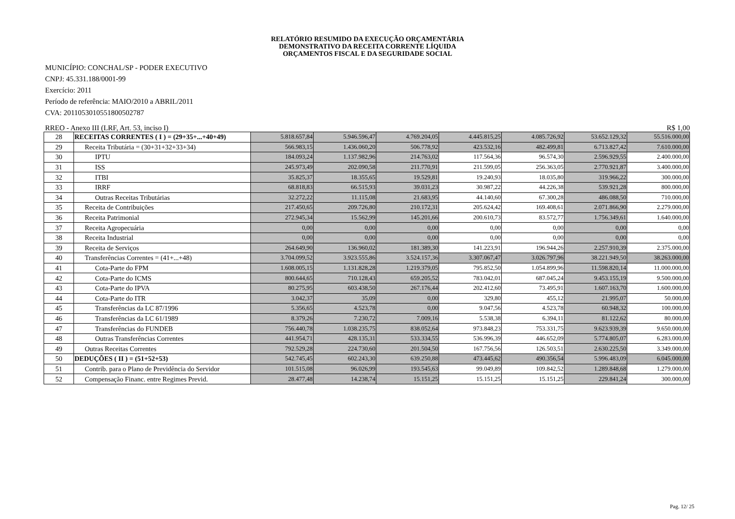RELATÓRIO RESUMIDO DA EXECUÇÃO ORÇAMENTÁRIA
DEMONSTRATIVO DA RECEITA CORRENTE LÍQUIDA
ORÇAMENTOS FISCAL E DA SEGURIDADE SOCIAL
MUNICÍPIO: CONCHAL/SP - PODER EXECUTIVO
CNPJ: 45.331.188/0001-99
Exercício: 2011
Período de referência: MAIO/2010 a ABRIL/2011
CVA: 20110530105518005027​87
RREO - Anexo III (LRF, Art. 53, inciso I) R$ 1,00
| 28 | RECEITAS CORRENTES ( I ) = (29+35+...+40+49) | 5.818.657,84 | 5.946.596,47 | 4.769.204,05 | 4.445.815,25 | 4.085.726,92 | 53.652.129,32 | 55.516.000,00 |
| 29 | Receita Tributária = (30+31+32+33+34) | 566.983,15 | 1.436.060,20 | 506.778,92 | 423.532,16 | 482.499,81 | 6.713.827,42 | 7.610.000,00 |
| 30 | IPTU | 184.093,24 | 1.137.982,96 | 214.763,02 | 117.564,36 | 96.574,30 | 2.596.929,55 | 2.400.000,00 |
| 31 | ISS | 245.973,49 | 202.090,58 | 211.770,91 | 211.599,05 | 256.363,05 | 2.770.921,87 | 3.400.000,00 |
| 32 | ITBI | 35.825,37 | 18.355,65 | 19.529,81 | 19.240,93 | 18.035,80 | 319.966,22 | 300.000,00 |
| 33 | IRRF | 68.818,83 | 66.515,93 | 39.031,23 | 30.987,22 | 44.226,38 | 539.921,28 | 800.000,00 |
| 34 | Outras Receitas Tributárias | 32.272,22 | 11.115,08 | 21.683,95 | 44.140,60 | 67.300,28 | 486.088,50 | 710.000,00 |
| 35 | Receita de Contribuições | 217.450,65 | 209.726,80 | 210.172,31 | 205.624,42 | 169.408,61 | 2.071.866,90 | 2.279.000,00 |
| 36 | Receita Patrimonial | 272.945,34 | 15.562,99 | 145.201,66 | 200.610,73 | 83.572,77 | 1.756.349,61 | 1.640.000,00 |
| 37 | Receita Agropecuária | 0,00 | 0,00 | 0,00 | 0,00 | 0,00 | 0,00 | 0,00 |
| 38 | Receita Industrial | 0,00 | 0,00 | 0,00 | 0,00 | 0,00 | 0,00 | 0,00 |
| 39 | Receita de Serviços | 264.649,90 | 136.960,02 | 181.389,30 | 141.223,91 | 196.944,26 | 2.257.910,39 | 2.375.000,00 |
| 40 | Transferências Correntes = (41+...+48) | 3.704.099,52 | 3.923.555,86 | 3.524.157,36 | 3.307.067,47 | 3.026.797,96 | 38.221.949,50 | 38.263.000,00 |
| 41 | Cota-Parte do FPM | 1.608.005,15 | 1.131.828,28 | 1.219.379,05 | 795.852,50 | 1.054.899,96 | 11.598.820,14 | 11.000.000,00 |
| 42 | Cota-Parte do ICMS | 800.644,65 | 710.128,43 | 659.205,52 | 783.042,01 | 687.045,24 | 9.453.155,19 | 9.500.000,00 |
| 43 | Cota-Parte do IPVA | 80.275,95 | 603.438,50 | 267.176,44 | 202.412,60 | 73.495,91 | 1.607.163,70 | 1.600.000,00 |
| 44 | Cota-Parte do ITR | 3.042,37 | 35,09 | 0,00 | 329,80 | 455,12 | 21.995,07 | 50.000,00 |
| 45 | Transferências da LC 87/1996 | 5.356,65 | 4.523,78 | 0,00 | 9.047,56 | 4.523,78 | 60.948,32 | 100.000,00 |
| 46 | Transferências da LC 61/1989 | 8.379,26 | 7.230,72 | 7.009,16 | 5.538,38 | 6.394,11 | 81.122,62 | 80.000,00 |
| 47 | Transferências do FUNDEB | 756.440,78 | 1.038.235,75 | 838.052,64 | 973.848,23 | 753.331,75 | 9.623.939,39 | 9.650.000,00 |
| 48 | Outras Transferências Correntes | 441.954,71 | 428.135,31 | 533.334,55 | 536.996,39 | 446.652,09 | 5.774.805,07 | 6.283.000,00 |
| 49 | Outras Receitas Correntes | 792.529,28 | 224.730,60 | 201.504,50 | 167.756,56 | 126.503,51 | 2.630.225,50 | 3.349.000,00 |
| 50 | DEDUÇÕES ( II ) = (51+52+53) | 542.745,45 | 602.243,30 | 639.250,88 | 473.445,62 | 490.356,54 | 5.996.483,09 | 6.045.000,00 |
| 51 | Contrib. para o Plano de Previdência do Servidor | 101.515,08 | 96.026,99 | 193.545,63 | 99.049,89 | 109.842,52 | 1.289.848,68 | 1.279.000,00 |
| 52 | Compensação Financ. entre Regimes Previd. | 28.477,48 | 14.238,74 | 15.151,25 | 15.151,25 | 15.151,25 | 229.841,24 | 300.000,00 |
Pag. 12/ 25